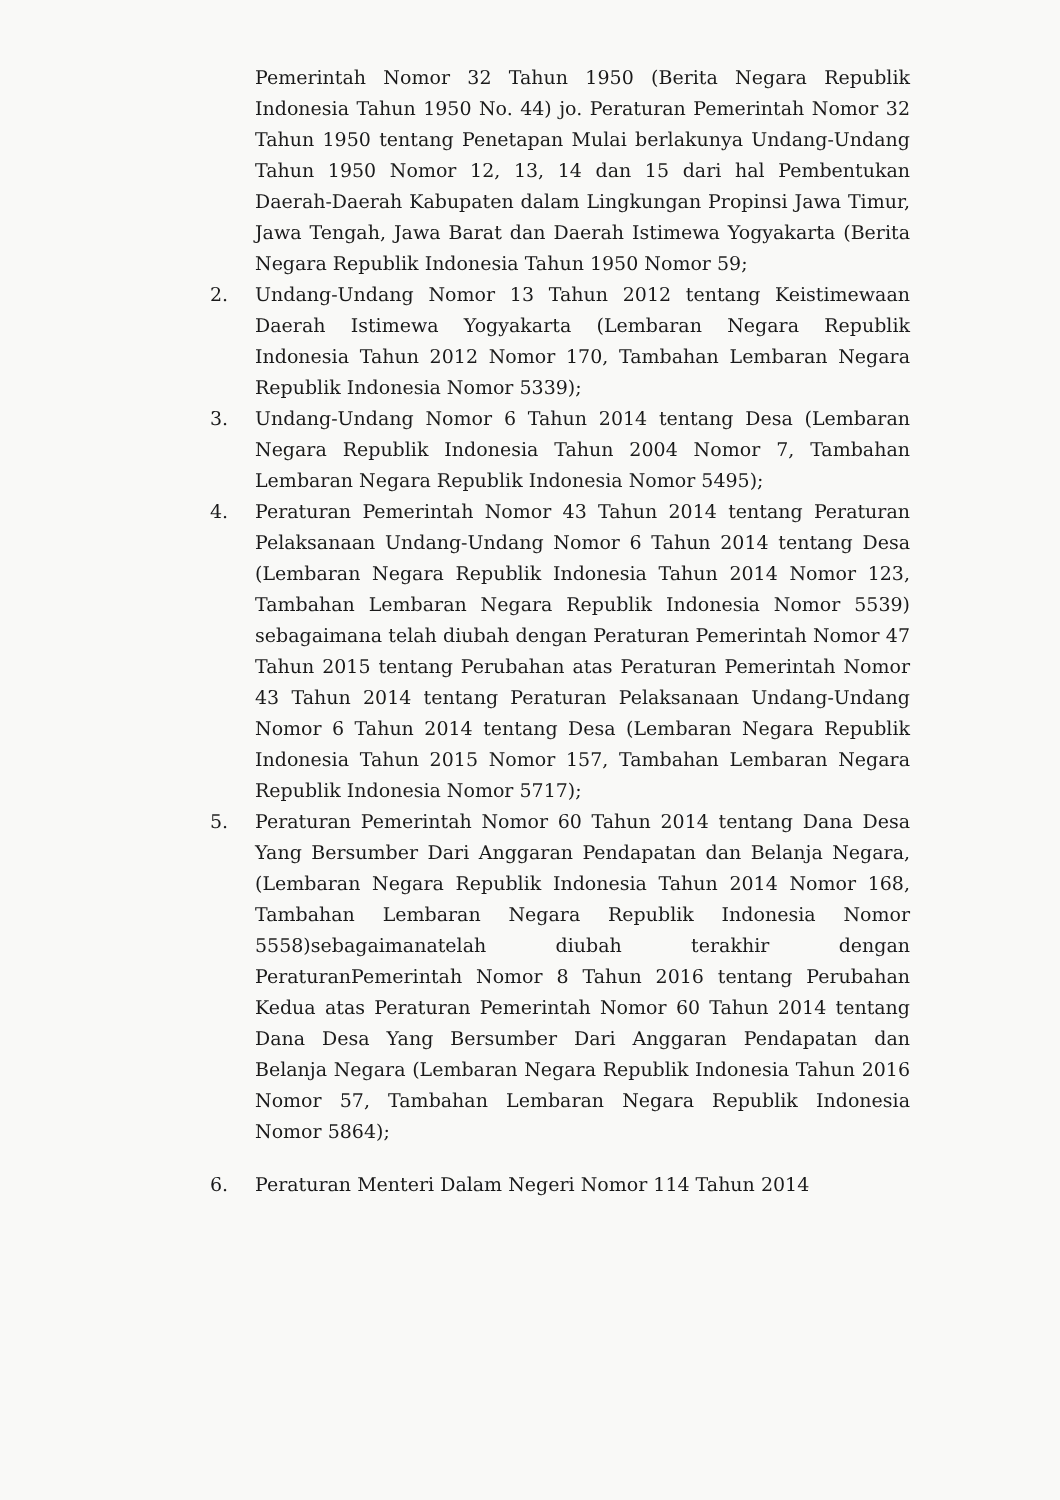Pemerintah Nomor 32 Tahun 1950 (Berita Negara Republik Indonesia Tahun 1950 No. 44) jo. Peraturan Pemerintah Nomor 32 Tahun 1950 tentang Penetapan Mulai berlakunya Undang-Undang Tahun 1950 Nomor 12, 13, 14 dan 15 dari hal Pembentukan Daerah-Daerah Kabupaten dalam Lingkungan Propinsi Jawa Timur, Jawa Tengah, Jawa Barat dan Daerah Istimewa Yogyakarta (Berita Negara Republik Indonesia Tahun 1950 Nomor 59;
2. Undang-Undang Nomor 13 Tahun 2012 tentang Keistimewaan Daerah Istimewa Yogyakarta (Lembaran Negara Republik Indonesia Tahun 2012 Nomor 170, Tambahan Lembaran Negara Republik Indonesia Nomor 5339);
3. Undang-Undang Nomor 6 Tahun 2014 tentang Desa (Lembaran Negara Republik Indonesia Tahun 2004 Nomor 7, Tambahan Lembaran Negara Republik Indonesia Nomor 5495);
4. Peraturan Pemerintah Nomor 43 Tahun 2014 tentang Peraturan Pelaksanaan Undang-Undang Nomor 6 Tahun 2014 tentang Desa (Lembaran Negara Republik Indonesia Tahun 2014 Nomor 123, Tambahan Lembaran Negara Republik Indonesia Nomor 5539) sebagaimana telah diubah dengan Peraturan Pemerintah Nomor 47 Tahun 2015 tentang Perubahan atas Peraturan Pemerintah Nomor 43 Tahun 2014 tentang Peraturan Pelaksanaan Undang-Undang Nomor 6 Tahun 2014 tentang Desa (Lembaran Negara Republik Indonesia Tahun 2015 Nomor 157, Tambahan Lembaran Negara Republik Indonesia Nomor 5717);
5. Peraturan Pemerintah Nomor 60 Tahun 2014 tentang Dana Desa Yang Bersumber Dari Anggaran Pendapatan dan Belanja Negara, (Lembaran Negara Republik Indonesia Tahun 2014 Nomor 168, Tambahan Lembaran Negara Republik Indonesia Nomor 5558)sebagaimanatelah diubah terakhir dengan PeraturanPemerintah Nomor 8 Tahun 2016 tentang Perubahan Kedua atas Peraturan Pemerintah Nomor 60 Tahun 2014 tentang Dana Desa Yang Bersumber Dari Anggaran Pendapatan dan Belanja Negara (Lembaran Negara Republik Indonesia Tahun 2016 Nomor 57, Tambahan Lembaran Negara Republik Indonesia Nomor 5864);
6. Peraturan Menteri Dalam Negeri Nomor 114 Tahun 2014